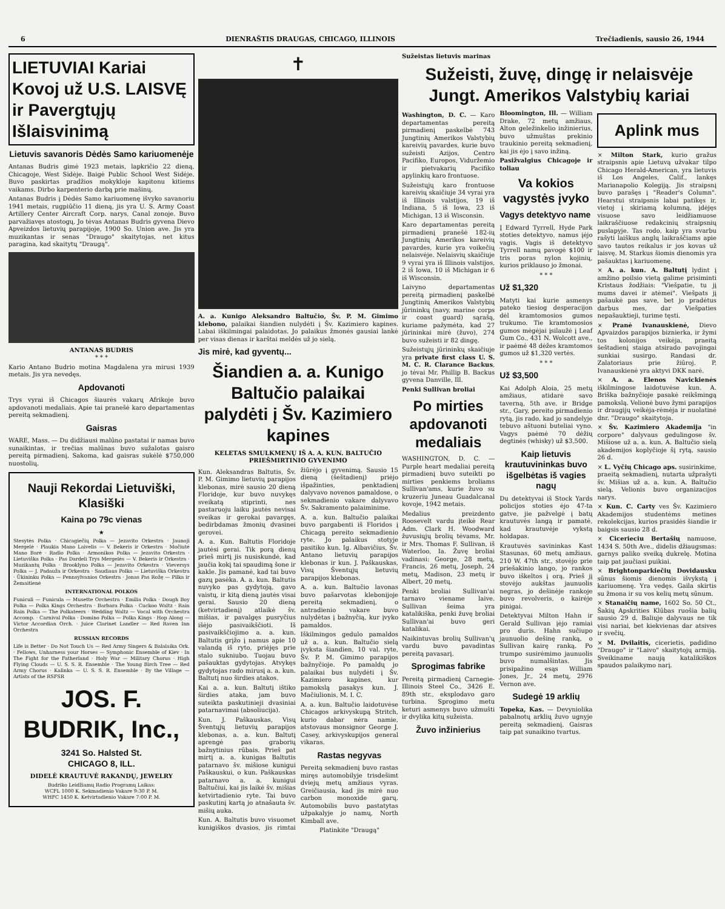6 DIENRAŠTIS DRAUGAS, CHICAGO, ILLINOIS Trečiadienis, sausio 26, 1944
LIETUVIAI Kariai Kovoj už U.S. LAISVĘ ir Pavergtųjų Išlaisvinimą
Lietuvis savanoris Dėdės Samo kariuomenėje
Antanas Budris gimė 1923 metais, lapkričio 22 dieną, Chicagoje, West Sidėje. Baigė Public School West Sidėje. Buvo paskirtas pradžios mokykloje kapitonu kitiems vaikams. Dirbo karpenterio darbą prie mašinų.
Antanas Budris į Dėdės Samo kariuomenę išvyko savanoriu 1941 metais, rugpiūčio 11 dieną, jis yra U. S. Army Coast Artillery Center Aircraft Corp. narys, Canal zonoje. Buvo parvažiavęs atostogų. Jo tėvas Antanas Budris gyvena Dievo Apveizdos lietuvių parapijoje, 1900 So. Union ave. Jis yra muzikantas ir senas "Draugo" skaitytojas, net kitus paragina, kad skaitytų "Draugą".
ANTANAS BUDRIS
* * *
Kario Antano Budrio motina Magdalena yra mirusi 1939 metais. Jis yra nevedęs.
Apdovanoti
Trys vyrai iš Chicagos šiaurės vakarų Afrikoje buvo apdovanoti medaliais. Apie tai pranešė karo departamentas pereitą sekmadienį.
Gaisras
WARE, Mass. — Du didžiausi malūno pastatai ir namas buvo sunaikintas, ir trečias malūnas buvo sužalotas gaisro pereitą pirmadienį. Sakoma, kad gaisras sukėlė $750,000 nuostolių.
Nauji Rekordai Lietuviški, Klasiški
Kaina po 79c vienas
★
Stesytės Polka · Chicagiečių Polka — Jezavito Orkestra · Jaunoji Mergelė · Plaukia Mano Laivelis — V. Bekeris ir Orkestra · Močiutė Mano Barė · Radio Polka · Armonikos Polka — Jezavito Orkestra · Lietuviška Polka · Pas Dardeli Trys Mergelės — V. Bekeris ir Orkestra · Muzikantų Polka · Brooklyno Polka — Jezavito Orkestra · Vieversys Polka — J. Padauža ir Orkestra · Saudiaus Polka — Lietuviška Orkestra · Ūkininku Polka — Pennsylvanios Orkestra · Jonas Pas Rožę — Pilka ir Žemaitienė
INTERNATIONAL POLKOS
Funiculi — Funicula — Musette Orchestra · Emilia Polka · Dough Boy Polka — Polka Kings Orchestra · Barbara Polka · Cuckoo Waltz · Rain Rain Polka — The Polkateers · Wedding Waltz — Vocal with Orchestra Accomp. · Carnival Polka · Domino Polka — Polka Kings · Hop Along — Victor Accordian Orch. · Juice Clarinet Landler — Red Raven Inn Orchestra
RUSSIAN RECORDS
Life is Better · Do Not Touch Us — Red Army Singers & Balalaika Ork. · Fellows, Unharness your Horses — Symphonic Ensemble of Kiev · In The Fight for the Fatherland · Holy War — Military Chorus · High Flying Clouds — U. S. S. R. Ensemble · The Young Birch Tree — Red Army Chorus · Kalinka — U. S. S. R. Ensemble · By the Village — Artists of the RSFSR
JOS. F. BUDRIK, Inc.,
3241 So. Halsted St.
CHICAGO 8, ILL.
DIDELĖ KRAUTUVĖ RAKANDŲ, JEWELRY
Budriko Leidžiamų Radio Programų Laikas:
WCFL 1000 K. Sekmadienio Vakare 9:30 P. M.
WHFC 1450 K. Ketvirtadienio Vakare 7:00 P. M.
✝
A. a. Kunigo Aleksandro Baltučio, Šv. P. M. Gimimo klebono, palaikai šiandien nulydėti į Šv. Kazimiero kapines. Labai iškilmingai palaidotas. Jo palaikus žmonės gausiai lankė per visas dienas ir karštai meldės už jo sielą.
Jis mirė, kad gyventų...
Šiandien a. a. Kunigo Baltučio palaikai palydėti į Šv. Kazimiero kapines
KELETAS SMULKMENŲ IŠ A. A. KUN. BALTUČIO PRIEŠMIRTINIO GYVENIMO
Kun. Aleksandras Baltutis, Šv. P. M. Gimimo lietuvių parapijos klebonas, mirė sausio 20 dieną Floridoje, kur buvo nuvykęs sveikatą stiprinti, nes pastaruoju laiku jautės nevisai sveikas ir gerokai pavargęs, bedirbdamas žmonių dvasinei gerovei.
A. a. Kun. Baltutis Floridoje jautėsi gerai. Tik porą dienų prieš mirtį jis nusiskundė, kad jaučia kokį tai spaudimą šone ir kakle. Jis pamanė, kad tai buvo gazų pasėka. A. a. kun. Baltutis nuvyko pas gydytoją, gavo vaistų, ir kitą dieną jautės visai gerai. Sausio 20 dieną (ketvirtadienį) atlaikė šv. mišias, ir pavalgęs pusryčius išėjo pasivaikščioti. Iš pasivaikščiojimo a. a. kun. Baltutis grįžo į namus apie 10 valandą iš ryto, priėjęs prie stalo sukniubo. Tuojau buvo pašauktas gydytojas. Atvykęs gydytojas rado mirusį a. a. kun. Baltutį nuo širdies atakos.
Kai a. a. kun. Baltutį ištiko širdies ataka, jam buvo suteikta paskutinieji dvasiniai patarnavimai (absoliucija).
Kun. J. Paškauskas, Visų Šventųjų lietuvių parapijos klebonas, a. a. kun. Baltutį aprengė pas graborių bažnytinius rūbais. Prieš pat mirtį a. a. kunigas Baltutis patarnavo šv. mišiose kunigui Paškauskui, o kun. Paškauskas patarnavo a. a. kunigui Baltučiui, kai jis laikė šv. mišias ketvirtadienio ryte. Tai buvo paskutinį kartą jo atnašauta šv. mišių auka.
Kun. A. Baltutis buvo visuomet kunigiškos dvasios, jis rimtai žiūrėjo į gyvenimą. Sausio 15 dieną (šeštadienį) priėjo išpažinties, penktadienį dalyvavo novenos pamaldose, o sekmadienio vakare dalyvavo Šv. Sakramento palaiminime.
A. a. kun. Baltučio palaikai buvo pargabenti iš Floridos į Chicagą pereito sekmadienio ryte. Jo palaikus stotyje pasitiko kun. Ig. Albavičius, Šv. Antano lietuvių parapijos klebonas ir kun. J. Paškauskas, Visų Šventųjų lietuvių parapijos klebonas.
A. a. kun. Baltučio lavonas buvo pašarvotas klebonijoje pereitą sekmadienį, o antradienio vakare buvo nulydėtas į bažnyčią, kur įvyko pamaldos.
Iškilmingos gedulo pamaldos už a. a. kun. Baltučio sielą įvyksta šiandien, 10 val. ryte, Šv. P. M. Gimimo parapijos bažnyčioje. Po pamaldų jo palaikai bus nulydėti į Šv. Kazimiero kapines, kur pamokslą pasakys kun. J. Mačiulionis, M. I. C.
A. a. kun. Baltučio laidotuvėse Chicagos arkivyskupą Stritch, kurio dabar nėra namie, atstovaus monsignor George J. Casey, arkivyskupijos general vikaras.
Rastas negyvas
Pereitą sekmadienį buvo rastas miręs automobilyje trisdešimt dviejų metų amžiaus vyras. Greičiausia, kad jis mirė nuo carbon monoxide garų. Automobilis buvo pastatytas užpakalyje jo namų, North Kimball ave.
Platinkite "Draugą"
Sužeistas lietuvis marinas
Sužeisti, žuvę, dingę ir nelaisvėje Jungt. Amerikos Valstybių kariai
Washington, D. C. — Karo departamentas pereitą pirmadienį paskelbė 743 Jungtinių Amerikos Valstybių kareivių pavardes, kurie buvo sužeisti Azijos, Centro Pacifiko, Europos, Viduržemio ir pietvakarių Pacifiko apylinkių karo frontuose.
Sužeistųjų karo frontuose kareivių skaičiuje 34 vyrai yra iš Illinois valstijos, 19 iš Indiana, 5 iš Iowa, 23 iš Michigan, 13 iš Wisconsin.
Karo departamentas pereitą pirmadienį pranešė 182-ių Jungtinių Amerikos kareivių pavardes, kurie yra voikečių nelaisvėje. Nelaisvių skaičiuje 9 vyrai yra iš Illinois valstijos, 2 iš Iowa, 10 iš Michigan ir 6 iš Wisconsin.
Laivyno departamentas pereitą pirmadienį paskelbė Jungtinių Amerikos Valstybių jūrininkų (navy, marine corps ir coast guard) sąrašą, kuriame pažymėta, kad 27 jūrininkai mirė (žuvo), 274 buvo sužeisti ir 82 dingę.
Sužeistųjų jūrininkų skaičiuje yra private first class U. S. M. C. R. Clarance Backus, jo tėvai Mr. Phillip B. Backus gyvena Danville, Ill.
Penki Sullivan broliai
Po mirties apdovanoti medaliais
WASHINGTON, D. C. — Purple heart medaliai pereitą pirmadienį buvo suteikti po mirties penkiems broliams Sullivan'ams, kurie žuvo su kruzeriu Juneau Guadalcanal kovoje, 1942 metais.
Medalius preizdento Roosevelt vardu įteikė Rear Adm. Clark H. Woodward žuvusiųjų brolių tėvams, Mr. ir Mrs. Thomas F. Sullivan, iš Waterloo, Ia. Žuvę broliai vadinasi: George, 28 metų, Francis, 26 metų, Joseph, 24 metų, Madison, 23 metų ir Albert, 20 metų.
Penki broliai Sullivan'ai tarnavo viename laive. Sullivan šeima yra katalikiška, penki žuvę broliai Sullivan'ai buvo geri katalikai.
Naikintuvas brolių Sullivan'ų vardu buvo pavadintas pereitą pavasarį.
Sprogimas fabrike
Pereitą pirmadienį Carnegie-Illinois Steel Co., 3426 E. 89th str., eksplodavo garo turbina. Sprogimo metu keturi asmenys buvo užmušti ir dvylika kitų sužeista.
Žuvo inžinierius
Bloomington, Ill. — William Drake, 72 metų amžiaus, Alton geležinkelio inžinierius, buvo užmuštas prekinio traukinio pereitą sekmadienį, kai jis ėjo į savo inžiną.
Pasižvalgius Chicagoje ir toliau
Va kokios vagystės įvyko
Vagys detektyvo name
Į Edward Tyrrell, Hyde Park stoties detektyvo, namus įėjo vagis. Vagis iš detektyvo Tyrrell namų pavogė $100 ir tris poras nylon kojinių, kurios priklauso jo žmonai.
* * *
Už $1,320
Matyti kai kurie asmenys pateko tiesiog desperacijon dėl kramtomosios gumos trukumo. Tie kramtomosios gumos mėgėjai įsilaužė į Leaf Gum Co., 431 N. Wolcott ave., ir paėmė 48 dėžes kramtomos gumos už $1,320 vertės.
* * *
Už $3,500
Kai Adolph Aloia, 25 metų amžiaus, atidarė savo taverną, 5th ave. ir Bridge str., Gary, pereito pirmadienio rytą, jis rado, kad jo sandelyje tebuvo aštuoni buteliai vyno. Vagys paėmė 70 dėžių degtinės (whisky) už $3,500.
Kaip lietuvis krautuvininkas buvo išgelbėtas iš vagies nagų
Du detektyvai iš Stock Yards policijos stoties ėjo 47-ta gatve, jie pažvelgė į batų krautuvės langą ir pamatė, kad krautuvėje vykstą holdapas.
Krautuvės savininkas Kast Stasunas, 60 metų amžiaus, 210 W. 47th str., stovėjo prie priešakinio lango, jo rankos buvo iškeltos į orą. Prieš jį stovėjo aukštas jaunuolis negras, jo dešinėje rankoje buvo revolveris, o kairėje pinigai.
Detektyvai Milton Hahn ir Gerald Sullivan įėjo ramiai pro duris. Hahn sučiupo jaunuolio dešinę ranką, o Sullivan kairę ranką. Po trumpo susirėmimo jaunuolis buvo numalšintas. Jis prisipažino esąs William Jones, Jr., 24 metų, 2976 Vernon ave.
Sudegė 19 arklių
Topeka, Kas. — Devyniolika pabalnotų arklių žuvo ugnyje pereitą sekmadienį. Gaisras taip pat sunaikino tvartus.
Aplink mus
× Milton Stark, kurio gražus straipsnis apie Lietuvą užvakar tilpo Chicago Herald-American, yra lietuvis iš Los Angeles, Calif., lankęs Marianapolio Kolegiją. Jis straipsnį buvo parašęs į "Reader's Column". Hearstui straipsnis labai patikęs ir, vietoj į skiriamą kolumną, įdėjęs visuose savo leidžiamuose laikraščiuose redakcinių straipsnių puslapyje. Tas rodo, kaip yra svarbu rašyti laiškus anglų laikraščiams apie savo tautos reikalus ir jos kovas už laisvę. M. Starkus šiomis dienomis yra pašauktas į kariuomenę.
× A. a. kun. A. Baltutį lydint į amžino poilsio vietą galime prisiminti Kristaus žodžiais: "Viešpatie, tu jį mums davei ir atėmei". Viešpats jį pašaukė pas save, bet jo pradėtus darbus mes, dar Viešpaties nepašauktieji, turime tęsti.
× Pranė Ivanauskienė, Dievo Apvaizdos parapijos biznierka, ir žymi tos kolonijos veikėja, praeitą šeštadienį staiga atsirado pavojingai sunkiai susirgo. Randasi dr. Zalatoriaus prie žiūroj. P. Ivanauskienė yra aktyvi DKK narė.
× A. a. Elenos Navickienės iškilmingose laidotuvėse kun. A. Briška bažnyčioje pasakė reikšmingą pamokslą. Velionė buvo žymi parapijos ir draugijų veikėja-rėmėja ir nuolatinė dnr. "Draugo" skaitytoja.
× Šv. Kazimiero Akademija "in corpore" dalyvaus gedulingose šv. Mišiose už a. a. kun. A. Baltučio sielą akademijos koplyčioje šį rytą, sausio 26 d.
× L. Vyčių Chicago aps. susirinkime, praeitą sekmadienį, nutarta užprašyti šv. Mišias už a. a. kun. A. Baltučio sielą. Velionis buvo organizacijos narys.
× Kun. C. Carty ves Šv. Kazimiero Akademijos studentėms metines rekolekcijas, kurios prasidės šiandie ir baigsis sausio 28 d.
× Cicerieciu Bertašių namuose, 1434 S. 50th Ave., didelis džiaugsmas: garnys paliko sveiką dukrelę. Motina taip pat jaučiasi puikiai.
× Brightonparkiečių Dovidausku sūnus šiomis dienomis išvykstą į kariuomenę. Yra vedęs. Gaila skirtis su žmona ir su vos kelių metų sūnum.
× Stanaičių name, 1602 So. 50 Ct., Šakių Apskrities Klūbas ruošia balių sausio 29 d. Baliuje dalyvaus ne tik visi nariai, bet kiekvienas dar atsives ir svečių.
× M. Dvilaitis, cicerietis, padidino "Draugo" ir "Laivo" skaitytojų armiją. Sveikiname naują katalikiškos spaudos palaikymo narį.